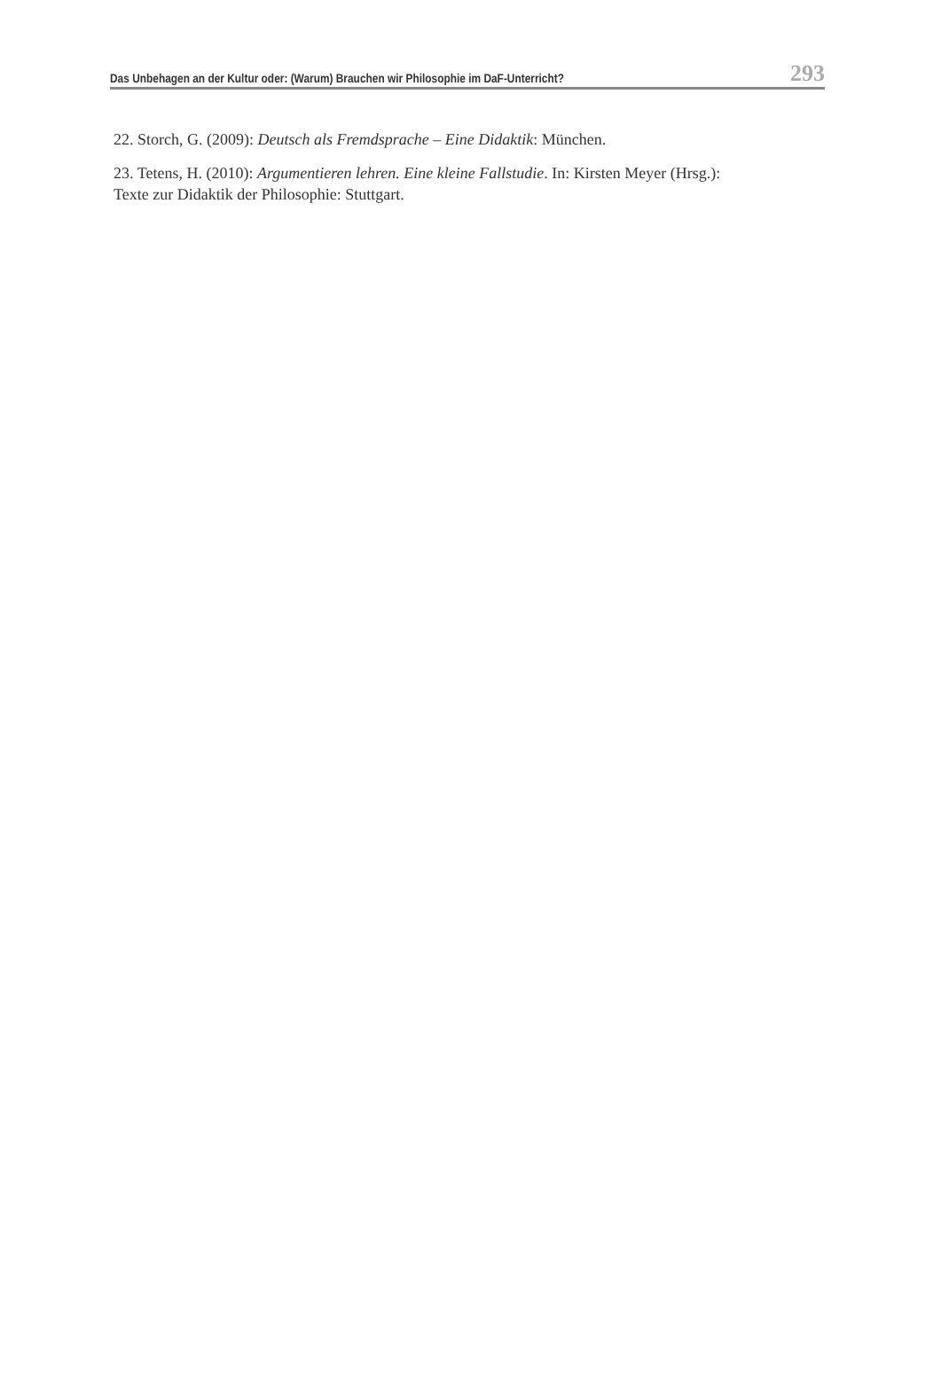Das Unbehagen an der Kultur oder: (Warum) Brauchen wir Philosophie im DaF-Unterricht? 293
22. Storch, G. (2009): Deutsch als Fremdsprache – Eine Didaktik: München.
23. Tetens, H. (2010): Argumentieren lehren. Eine kleine Fallstudie. In: Kirsten Meyer (Hrsg.):
Texte zur Didaktik der Philosophie: Stuttgart.